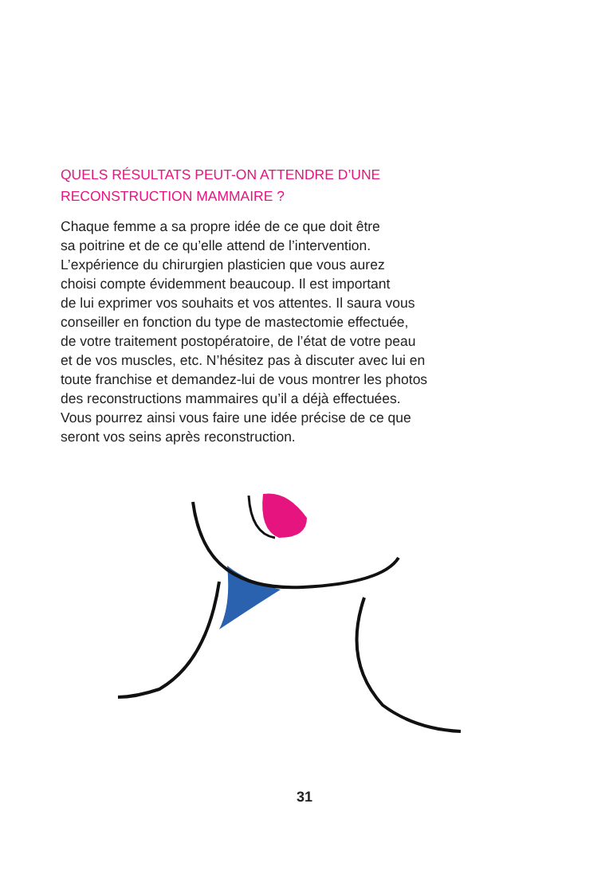QUELS RÉSULTATS PEUT-ON ATTENDRE D’UNE
RECONSTRUCTION MAMMAIRE ?
Chaque femme a sa propre idée de ce que doit être
sa poitrine et de ce qu’elle attend de l’intervention.
L’expérience du chirurgien plasticien que vous aurez
choisi compte évidemment beaucoup. Il est important
de lui exprimer vos souhaits et vos attentes. Il saura vous
conseiller en fonction du type de mastectomie effectuée,
de votre traitement postopératoire, de l’état de votre peau
et de vos muscles, etc. N’hésitez pas à discuter avec lui en
toute franchise et demandez-lui de vous montrer les photos
des reconstructions mammaires qu’il a déjà effectuées.
Vous pourrez ainsi vous faire une idée précise de ce que
seront vos seins après reconstruction.
31